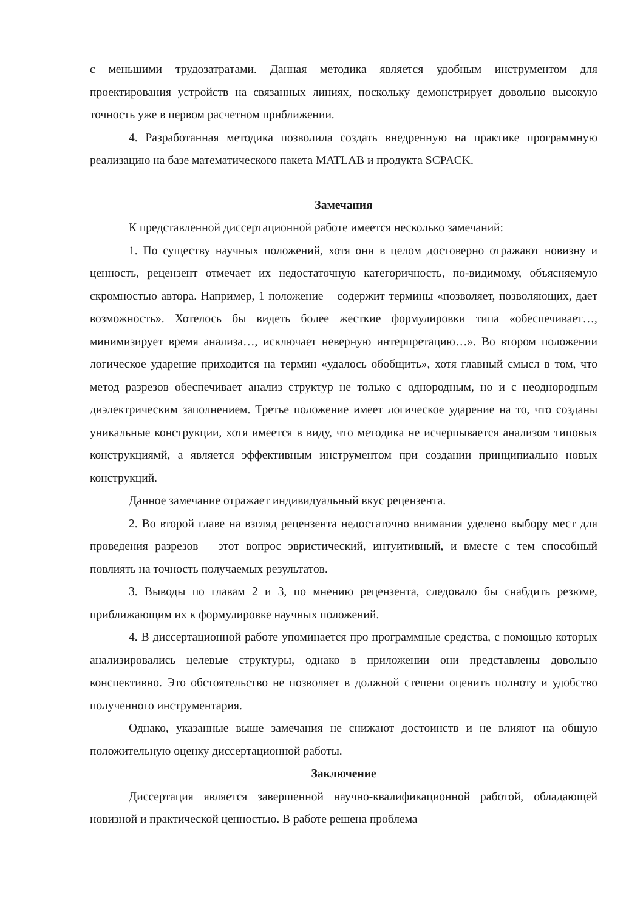с меньшими трудозатратами. Данная методика является удобным инструментом для проектирования устройств на связанных линиях, поскольку демонстрирует довольно высокую точность уже в первом расчетном приближении.
4. Разработанная методика позволила создать внедренную на практике программную реализацию на базе математического пакета MATLAB и продукта SCPACK.
Замечания
К представленной диссертационной работе имеется несколько замечаний:
1. По существу научных положений, хотя они в целом достоверно отражают новизну и ценность, рецензент отмечает их недостаточную категоричность, по-видимому, объясняемую скромностью автора. Например, 1 положение – содержит термины «позволяет, позволяющих, дает возможность». Хотелось бы видеть более жесткие формулировки типа «обеспечивает…, минимизирует время анализа…, исключает неверную интерпретацию…». Во втором положении логическое ударение приходится на термин «удалось обобщить», хотя главный смысл в том, что метод разрезов обеспечивает анализ структур не только с однородным, но и с неоднородным диэлектрическим заполнением. Третье положение имеет логическое ударение на то, что созданы уникальные конструкции, хотя имеется в виду, что методика не исчерпывается анализом типовых конструкциямй, а является эффективным инструментом при создании принципиально новых конструкций.
Данное замечание отражает индивидуальный вкус рецензента.
2. Во второй главе на взгляд рецензента недостаточно внимания уделено выбору мест для проведения разрезов – этот вопрос эвристический, интуитивный, и вместе с тем способный повлиять на точность получаемых результатов.
3. Выводы по главам 2 и 3, по мнению рецензента, следовало бы снабдить резюме, приближающим их к формулировке научных положений.
4. В диссертационной работе упоминается про программные средства, с помощью которых анализировались целевые структуры, однако в приложении они представлены довольно конспективно. Это обстоятельство не позволяет в должной степени оценить полноту и удобство полученного инструментария.
Однако, указанные выше замечания не снижают достоинств и не влияют на общую положительную оценку диссертационной работы.
Заключение
Диссертация является завершенной научно-квалификационной работой, обладающей новизной и практической ценностью. В работе решена проблема